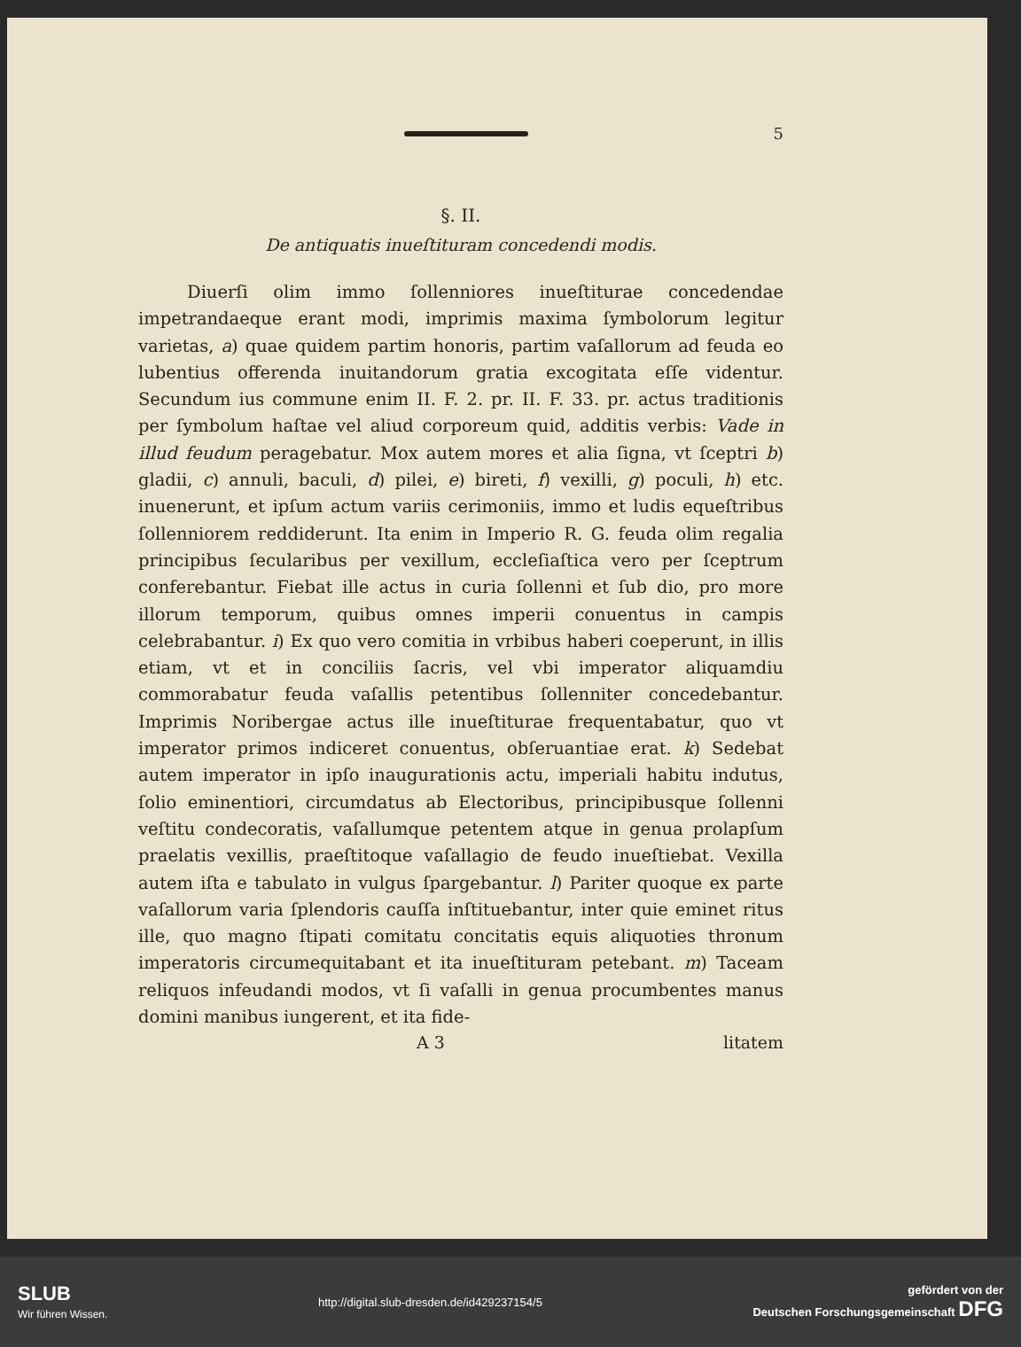5
§. II.
De antiquatis inueſtituram concedendi modis.
Diuerſi olim immo ſollenniores inueſtiturae concedendae impetrandaeque erant modi, imprimis maxima ſymbolorum legitur varietas, a) quae quidem partim honoris, partim vaſallorum ad feuda eo lubentius offerenda inuitandorum gratia excogitata eſſe videntur. Secundum ius commune enim II. F. 2. pr. II. F. 33. pr. actus traditionis per ſymbolum haſtae vel aliud corporeum quid, additis verbis: Vade in illud feudum peragebatur. Mox autem mores et alia ſigna, vt ſceptri b) gladii, c) annuli, baculi, d) pilei, e) bireti, f) vexilli, g) poculi, h) etc. inuenerunt, et ipſum actum variis cerimoniis, immo et ludis equeſtribus ſollenniorem reddiderunt. Ita enim in Imperio R. G. feuda olim regalia principibus ſecularibus per vexillum, eccleſiaſtica vero per ſceptrum conferebantur. Fiebat ille actus in curia ſollenni et ſub dio, pro more illorum temporum, quibus omnes imperii conuentus in campis celebrabantur. i) Ex quo vero comitia in vrbibus haberi coeperunt, in illis etiam, vt et in conciliis ſacris, vel vbi imperator aliquamdiu commorabatur feuda vaſallis petentibus ſollenniter concedebantur. Imprimis Noribergae actus ille inueſtiturae frequentabatur, quo vt imperator primos indiceret conuentus, obſeruantiae erat. k) Sedebat autem imperator in ipſo inaugurationis actu, imperiali habitu indutus, ſolio eminentiori, circumdatus ab Electoribus, principibusque ſollenni veſtitu condecoratis, vaſallumque petentem atque in genua prolapſum praelatis vexillis, praeſtitoque vaſallagio de feudo inueſtiebat. Vexilla autem iſta e tabulato in vulgus ſpargebantur. l) Pariter quoque ex parte vaſallorum varia ſplendoris cauſſa inſtituebantur, inter quie eminet ritus ille, quo magno ſtipati comitatu concitatis equis aliquoties thronum imperatoris circumequitabant et ita inueſtituram petebant. m) Taceam reliquos infeudandi modos, vt ſi vaſalli in genua procumbentes manus domini manibus iungerent, et ita fide-
A 3 litatem
SLUB
Wir führen Wissen.
http://digital.slub-dresden.de/id429237154/5
gefördert von der
Deutschen Forschungsgemeinschaft DFG